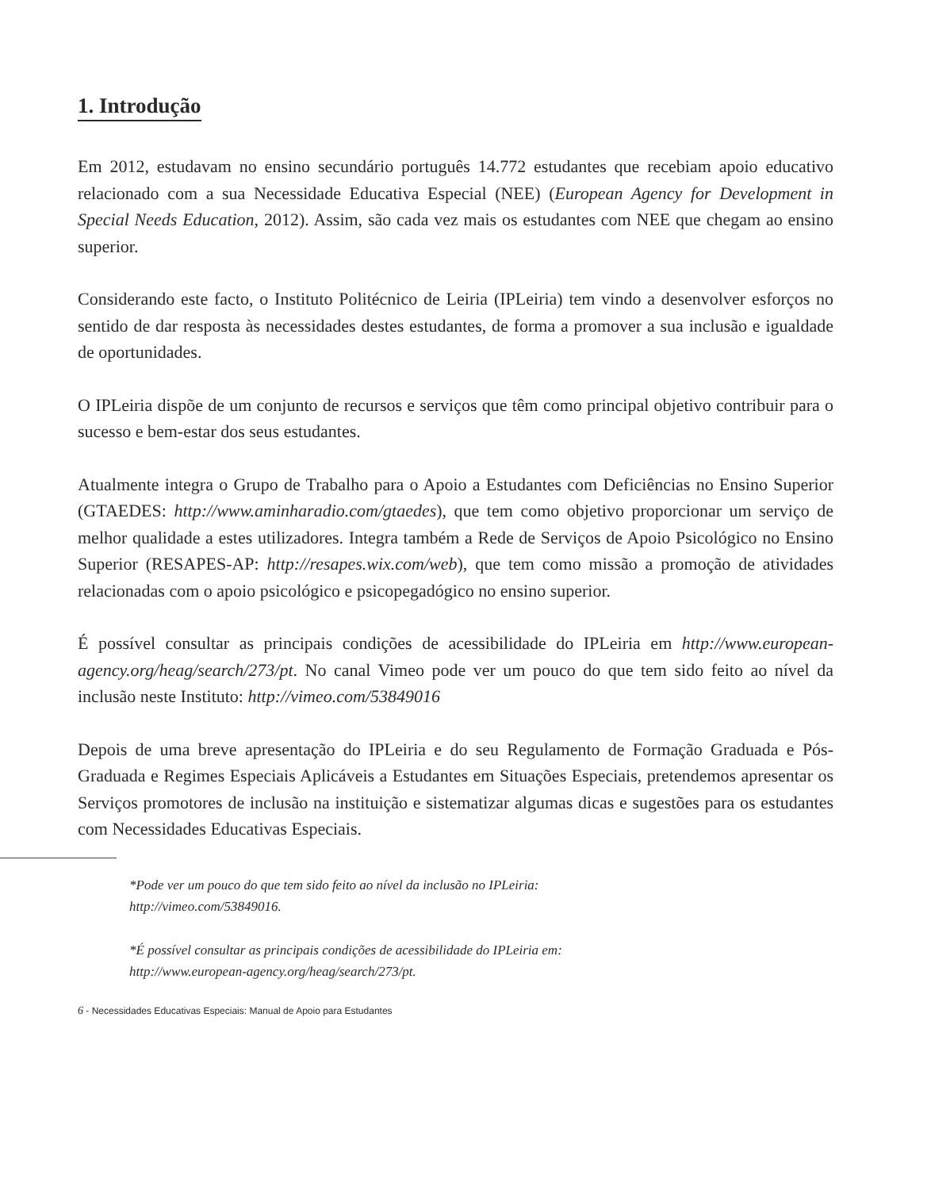1. Introdução
Em 2012, estudavam no ensino secundário português 14.772 estudantes que recebiam apoio educativo relacionado com a sua Necessidade Educativa Especial (NEE) (European Agency for Development in Special Needs Education, 2012). Assim, são cada vez mais os estudantes com NEE que chegam ao ensino superior.
Considerando este facto, o Instituto Politécnico de Leiria (IPLeiria) tem vindo a desenvolver esforços no sentido de dar resposta às necessidades destes estudantes, de forma a promover a sua inclusão e igualdade de oportunidades.
O IPLeiria dispõe de um conjunto de recursos e serviços que têm como principal objetivo contribuir para o sucesso e bem-estar dos seus estudantes.
Atualmente integra o Grupo de Trabalho para o Apoio a Estudantes com Deficiências no Ensino Superior (GTAEDES: http://www.aminharadio.com/gtaedes), que tem como objetivo proporcionar um serviço de melhor qualidade a estes utilizadores. Integra também a Rede de Serviços de Apoio Psicológico no Ensino Superior (RESAPES-AP: http://resapes.wix.com/web), que tem como missão a promoção de atividades relacionadas com o apoio psicológico e psicopegadógico no ensino superior.
É possível consultar as principais condições de acessibilidade do IPLeiria em http://www.european-agency.org/heag/search/273/pt. No canal Vimeo pode ver um pouco do que tem sido feito ao nível da inclusão neste Instituto: http://vimeo.com/53849016
Depois de uma breve apresentação do IPLeiria e do seu Regulamento de Formação Graduada e Pós-Graduada e Regimes Especiais Aplicáveis a Estudantes em Situações Especiais, pretendemos apresentar os Serviços promotores de inclusão na instituição e sistematizar algumas dicas e sugestões para os estudantes com Necessidades Educativas Especiais.
*Pode ver um pouco do que tem sido feito ao nível da inclusão no IPLeiria:
http://vimeo.com/53849016.
*É possível consultar as principais condições de acessibilidade do IPLeiria em:
http://www.european-agency.org/heag/search/273/pt.
6 - Necessidades Educativas Especiais: Manual de Apoio para Estudantes